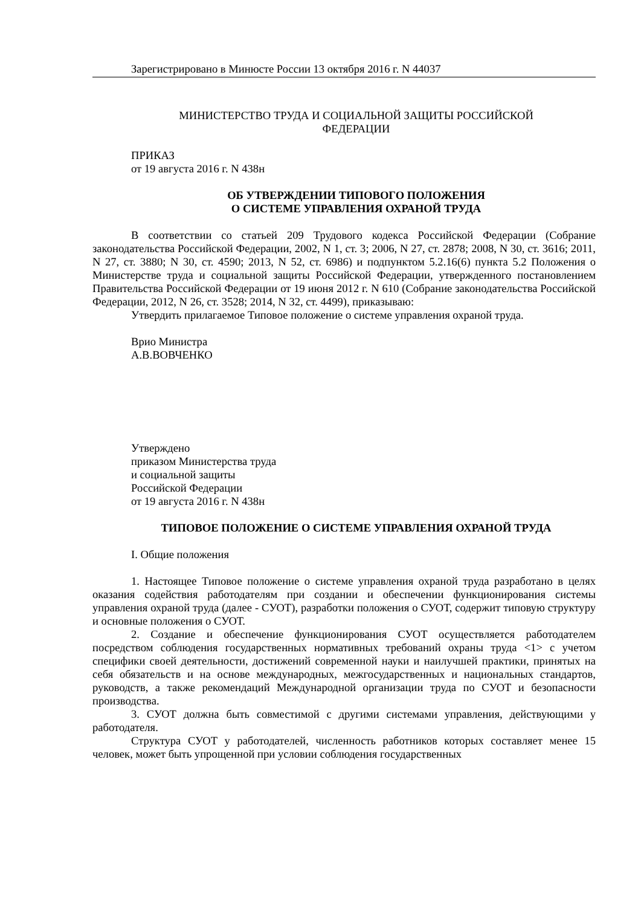Зарегистрировано в Минюсте России 13 октября 2016 г. N 44037
МИНИСТЕРСТВО ТРУДА И СОЦИАЛЬНОЙ ЗАЩИТЫ РОССИЙСКОЙ
ФЕДЕРАЦИИ
ПРИКАЗ
от 19 августа 2016 г. N 438н
ОБ УТВЕРЖДЕНИИ ТИПОВОГО ПОЛОЖЕНИЯ
О СИСТЕМЕ УПРАВЛЕНИЯ ОХРАНОЙ ТРУДА
В соответствии со статьей 209 Трудового кодекса Российской Федерации (Собрание законодательства Российской Федерации, 2002, N 1, ст. 3; 2006, N 27, ст. 2878; 2008, N 30, ст. 3616; 2011, N 27, ст. 3880; N 30, ст. 4590; 2013, N 52, ст. 6986) и подпунктом 5.2.16(6) пункта 5.2 Положения о Министерстве труда и социальной защиты Российской Федерации, утвержденного постановлением Правительства Российской Федерации от 19 июня 2012 г. N 610 (Собрание законодательства Российской Федерации, 2012, N 26, ст. 3528; 2014, N 32, ст. 4499), приказываю:
Утвердить прилагаемое Типовое положение о системе управления охраной труда.
Врио Министра
А.В.ВОВЧЕНКО
Утверждено
приказом Министерства труда
и социальной защиты
Российской Федерации
от 19 августа 2016 г. N 438н
ТИПОВОЕ ПОЛОЖЕНИЕ О СИСТЕМЕ УПРАВЛЕНИЯ ОХРАНОЙ ТРУДА
I. Общие положения
1. Настоящее Типовое положение о системе управления охраной труда разработано в целях оказания содействия работодателям при создании и обеспечении функционирования системы управления охраной труда (далее - СУОТ), разработки положения о СУОТ, содержит типовую структуру и основные положения о СУОТ.
2. Создание и обеспечение функционирования СУОТ осуществляется работодателем посредством соблюдения государственных нормативных требований охраны труда <1> с учетом специфики своей деятельности, достижений современной науки и наилучшей практики, принятых на себя обязательств и на основе международных, межгосударственных и национальных стандартов, руководств, а также рекомендаций Международной организации труда по СУОТ и безопасности производства.
3. СУОТ должна быть совместимой с другими системами управления, действующими у работодателя.
Структура СУОТ у работодателей, численность работников которых составляет менее 15 человек, может быть упрощенной при условии соблюдения государственных